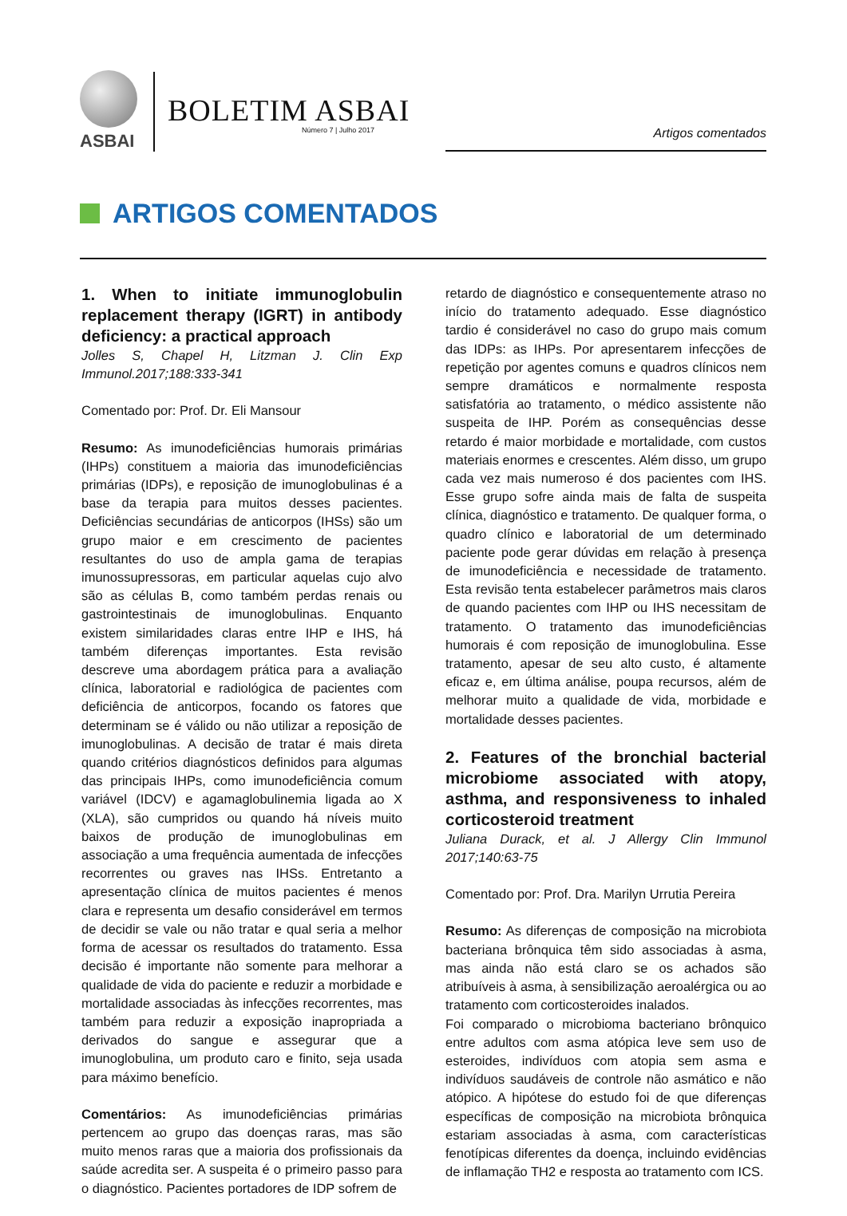ASBAI
BOLETIM ASBAI
Número 7 | Julho 2017 Artigos comentados
ARTIGOS COMENTADOS
1. When to initiate immunoglobulin replacement therapy (IGRT) in antibody deficiency: a practical approach
Jolles S, Chapel H, Litzman J. Clin Exp Immunol.2017;188:333-341
Comentado por: Prof. Dr. Eli Mansour
Resumo: As imunodeficiências humorais primárias (IHPs) constituem a maioria das imunodeficiências primárias (IDPs), e reposição de imunoglobulinas é a base da terapia para muitos desses pacientes. Deficiências secundárias de anticorpos (IHSs) são um grupo maior e em crescimento de pacientes resultantes do uso de ampla gama de terapias imunossupressoras, em particular aquelas cujo alvo são as células B, como também perdas renais ou gastrointestinais de imunoglobulinas. Enquanto existem similaridades claras entre IHP e IHS, há também diferenças importantes. Esta revisão descreve uma abordagem prática para a avaliação clínica, laboratorial e radiológica de pacientes com deficiência de anticorpos, focando os fatores que determinam se é válido ou não utilizar a reposição de imunoglobulinas. A decisão de tratar é mais direta quando critérios diagnósticos definidos para algumas das principais IHPs, como imunodeficiência comum variável (IDCV) e agamaglobulinemia ligada ao X (XLA), são cumpridos ou quando há níveis muito baixos de produção de imunoglobulinas em associação a uma frequência aumentada de infecções recorrentes ou graves nas IHSs. Entretanto a apresentação clínica de muitos pacientes é menos clara e representa um desafio considerável em termos de decidir se vale ou não tratar e qual seria a melhor forma de acessar os resultados do tratamento. Essa decisão é importante não somente para melhorar a qualidade de vida do paciente e reduzir a morbidade e mortalidade associadas às infecções recorrentes, mas também para reduzir a exposição inapropriada a derivados do sangue e assegurar que a imunoglobulina, um produto caro e finito, seja usada para máximo benefício.
Comentários: As imunodeficiências primárias pertencem ao grupo das doenças raras, mas são muito menos raras que a maioria dos profissionais da saúde acredita ser. A suspeita é o primeiro passo para o diagnóstico. Pacientes portadores de IDP sofrem de
retardo de diagnóstico e consequentemente atraso no início do tratamento adequado. Esse diagnóstico tardio é considerável no caso do grupo mais comum das IDPs: as IHPs. Por apresentarem infecções de repetição por agentes comuns e quadros clínicos nem sempre dramáticos e normalmente resposta satisfatória ao tratamento, o médico assistente não suspeita de IHP. Porém as consequências desse retardo é maior morbidade e mortalidade, com custos materiais enormes e crescentes. Além disso, um grupo cada vez mais numeroso é dos pacientes com IHS. Esse grupo sofre ainda mais de falta de suspeita clínica, diagnóstico e tratamento. De qualquer forma, o quadro clínico e laboratorial de um determinado paciente pode gerar dúvidas em relação à presença de imunodeficiência e necessidade de tratamento. Esta revisão tenta estabelecer parâmetros mais claros de quando pacientes com IHP ou IHS necessitam de tratamento. O tratamento das imunodeficiências humorais é com reposição de imunoglobulina. Esse tratamento, apesar de seu alto custo, é altamente eficaz e, em última análise, poupa recursos, além de melhorar muito a qualidade de vida, morbidade e mortalidade desses pacientes.
2. Features of the bronchial bacterial microbiome associated with atopy, asthma, and responsiveness to inhaled corticosteroid treatment
Juliana Durack, et al. J Allergy Clin Immunol 2017;140:63-75
Comentado por: Prof. Dra. Marilyn Urrutia Pereira
Resumo: As diferenças de composição na microbiota bacteriana brônquica têm sido associadas à asma, mas ainda não está claro se os achados são atribuíveis à asma, à sensibilização aeroalérgica ou ao tratamento com corticosteroides inalados.
Foi comparado o microbioma bacteriano brônquico entre adultos com asma atópica leve sem uso de esteroides, indivíduos com atopia sem asma e indivíduos saudáveis de controle não asmático e não atópico. A hipótese do estudo foi de que diferenças específicas de composição na microbiota brônquica estariam associadas à asma, com características fenotípicas diferentes da doença, incluindo evidências de inflamação TH2 e resposta ao tratamento com ICS.